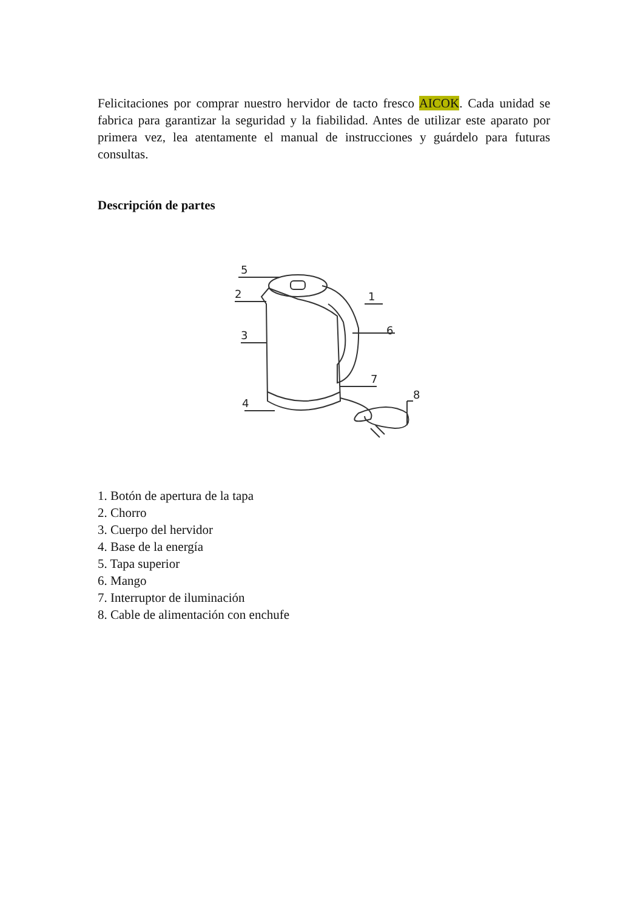Felicitaciones por comprar nuestro hervidor de tacto fresco AICOK. Cada unidad se fabrica para garantizar la seguridad y la fiabilidad. Antes de utilizar este aparato por primera vez, lea atentamente el manual de instrucciones y guárdelo para futuras consultas.
Descripción de partes
5
2
3
4
1
6
7
8
1. Botón de apertura de la tapa
2. Chorro
3. Cuerpo del hervidor
4. Base de la energía
5. Tapa superior
6. Mango
7. Interruptor de iluminación
8. Cable de alimentación con enchufe